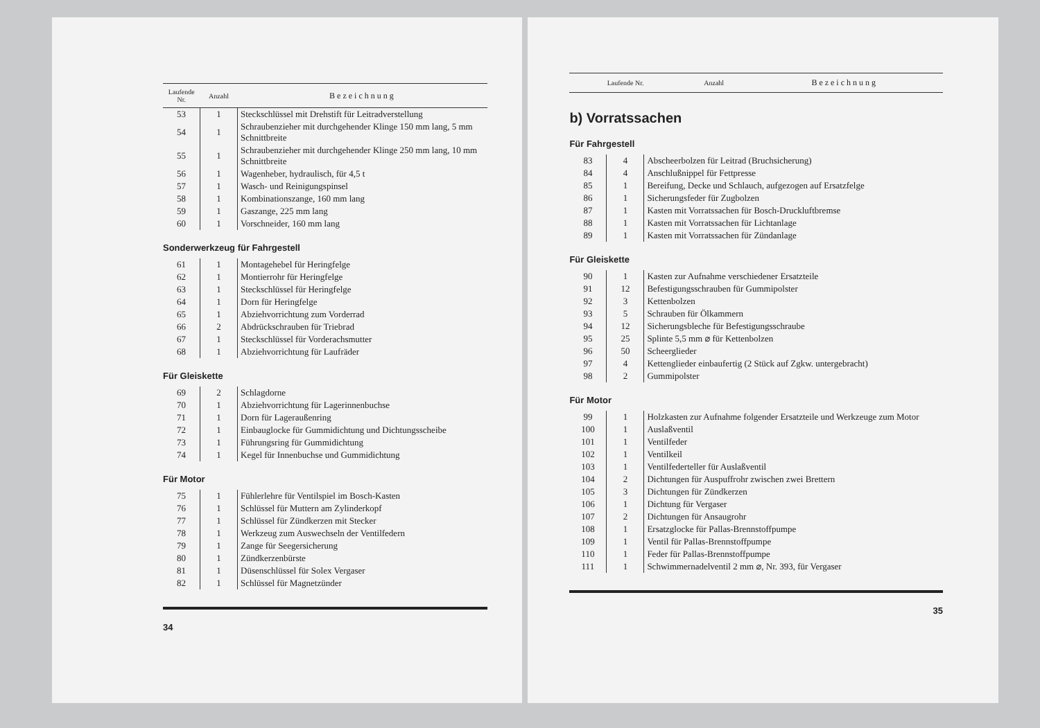| Laufende Nr. | Anzahl | Bezeichnung |
| --- | --- | --- |
| 53 | 1 | Steckschlüssel mit Drehstift für Leitradverstellung |
| 54 | 1 | Schraubenzieher mit durchgehender Klinge 150 mm lang, 5 mm Schnittbreite |
| 55 | 1 | Schraubenzieher mit durchgehender Klinge 250 mm lang, 10 mm Schnittbreite |
| 56 | 1 | Wagenheber, hydraulisch, für 4,5 t |
| 57 | 1 | Wasch- und Reinigungspinsel |
| 58 | 1 | Kombinationszange, 160 mm lang |
| 59 | 1 | Gaszange, 225 mm lang |
| 60 | 1 | Vorschneider, 160 mm lang |
Sonderwerkzeug für Fahrgestell
| 61 | 1 | Montagehebel für Heringfelge |
| 62 | 1 | Montierrohr für Heringfelge |
| 63 | 1 | Steckschlüssel für Heringfelge |
| 64 | 1 | Dorn für Heringfelge |
| 65 | 1 | Abziehvorrichtung zum Vorderrad |
| 66 | 2 | Abdrückschrauben für Triebrad |
| 67 | 1 | Steckschlüssel für Vorderachsmutter |
| 68 | 1 | Abziehvorrichtung für Laufräder |
Für Gleiskette
| 69 | 2 | Schlagdorne |
| 70 | 1 | Abziehvorrichtung für Lagerinnenbuchse |
| 71 | 1 | Dorn für Lageraußenring |
| 72 | 1 | Einbauglocke für Gummidichtung und Dichtungsscheibe |
| 73 | 1 | Führungsring für Gummidichtung |
| 74 | 1 | Kegel für Innenbuchse und Gummidichtung |
Für Motor
| 75 | 1 | Fühlerlehre für Ventilspiel im Bosch-Kasten |
| 76 | 1 | Schlüssel für Muttern am Zylinderkopf |
| 77 | 1 | Schlüssel für Zündkerzen mit Stecker |
| 78 | 1 | Werkzeug zum Auswechseln der Ventilfedern |
| 79 | 1 | Zange für Seegersicherung |
| 80 | 1 | Zündkerzenbürste |
| 81 | 1 | Düsenschlüssel für Solex Vergaser |
| 82 | 1 | Schlüssel für Magnetzünder |
34
| Laufende Nr. | Anzahl | Bezeichnung |
| --- | --- | --- |
b) Vorratssachen
Für Fahrgestell
| 83 | 4 | Abscheerbolzen für Leitrad (Bruchsicherung) |
| 84 | 4 | Anschlußnippel für Fettpresse |
| 85 | 1 | Bereifung, Decke und Schlauch, aufgezogen auf Ersatzfelge |
| 86 | 1 | Sicherungsfeder für Zugbolzen |
| 87 | 1 | Kasten mit Vorratssachen für Bosch-Druckluftbremse |
| 88 | 1 | Kasten mit Vorratssachen für Lichtanlage |
| 89 | 1 | Kasten mit Vorratssachen für Zündanlage |
Für Gleiskette
| 90 | 1 | Kasten zur Aufnahme verschiedener Ersatzteile |
| 91 | 12 | Befestigungsschrauben für Gummipolster |
| 92 | 3 | Kettenbolzen |
| 93 | 5 | Schrauben für Ölkammern |
| 94 | 12 | Sicherungsbleche für Befestigungsschraube |
| 95 | 25 | Splinte 5,5 mm ⌀ für Kettenbolzen |
| 96 | 50 | Scheerglieder |
| 97 | 4 | Kettenglieder einbaufertig (2 Stück auf Zgkw. untergebracht) |
| 98 | 2 | Gummipolster |
Für Motor
| 99 | 1 | Holzkasten zur Aufnahme folgender Ersatzteile und Werkzeuge zum Motor |
| 100 | 1 | Auslaßventil |
| 101 | 1 | Ventilfeder |
| 102 | 1 | Ventilkeil |
| 103 | 1 | Ventilfederteller für Auslaßventil |
| 104 | 2 | Dichtungen für Auspuffrohr zwischen zwei Brettern |
| 105 | 3 | Dichtungen für Zündkerzen |
| 106 | 1 | Dichtung für Vergaser |
| 107 | 2 | Dichtungen für Ansaugrohr |
| 108 | 1 | Ersatzglocke für Pallas-Brennstoffpumpe |
| 109 | 1 | Ventil für Pallas-Brennstoffpumpe |
| 110 | 1 | Feder für Pallas-Brennstoffpumpe |
| 111 | 1 | Schwimmernadelventil 2 mm ⌀, Nr. 393, für Vergaser |
35